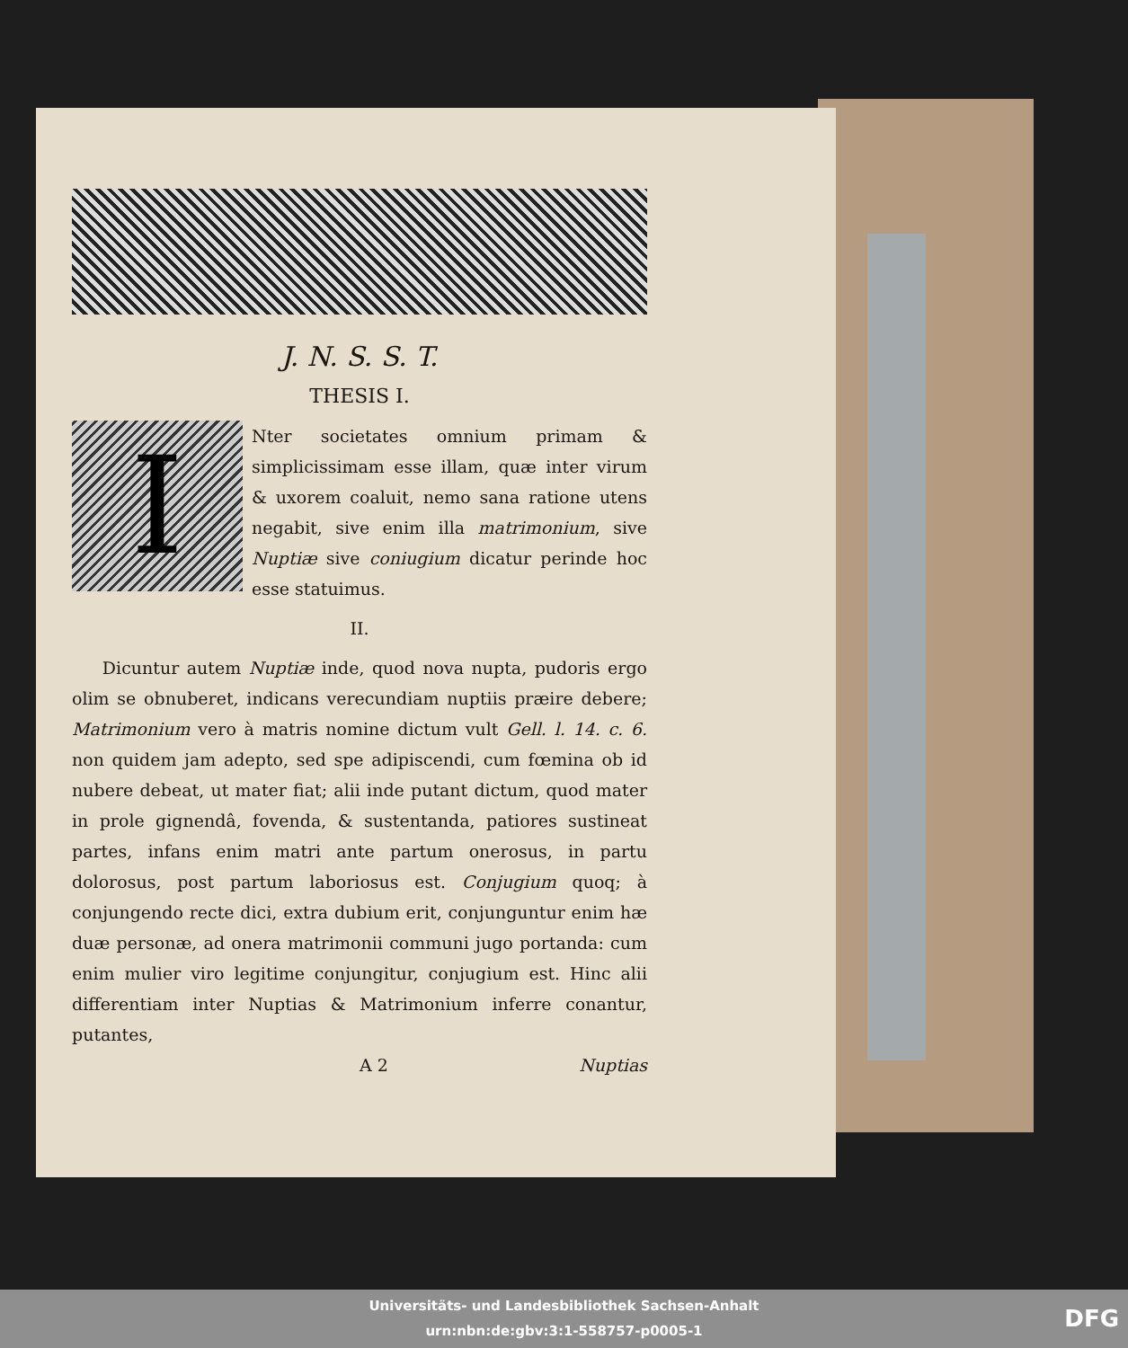J. N. S. S. T.
THESIS I.
I
Nter societates omnium primam & simplicissimam esse illam, quæ inter virum & uxorem coaluit, nemo sana ratione utens negabit, sive enim illa matrimonium, sive Nuptiæ sive coniugium dicatur perinde hoc esse statuimus.
II.
Dicuntur autem Nuptiæ inde, quod nova nupta, pudoris ergo olim se obnuberet, indicans verecundiam nuptiis præire debere; Matrimonium vero à matris nomine dictum vult Gell. l. 14. c. 6. non quidem jam adepto, sed spe adipiscendi, cum fœmina ob id nubere debeat, ut mater fiat; alii inde putant dictum, quod mater in prole gignendâ, fovenda, & sustentanda, patiores sustineat partes, infans enim matri ante partum onerosus, in partu dolorosus, post partum laboriosus est. Conjugium quoq; à conjungendo recte dici, extra dubium erit, conjunguntur enim hæ duæ personæ, ad onera matrimonii communi jugo portanda: cum enim mulier viro legitime conjungitur, conjugium est. Hinc alii differentiam inter Nuptias & Matrimonium inferre conantur, putantes,
A 2 Nuptias
Universitäts- und Landesbibliothek Sachsen-Anhalt
urn:nbn:de:gbv:3:1-558757-p0005-1
DFG